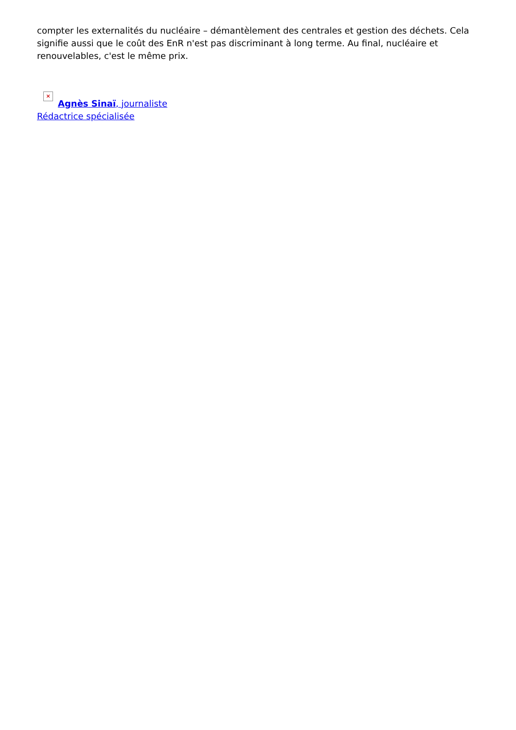compter les externalités du nucléaire – démantèlement des centrales et gestion des déchets. Cela signifie aussi que le coût des EnR n'est pas discriminant à long terme. Au final, nucléaire et renouvelables, c'est le même prix.
× Agnès Sinaï, journaliste
Rédactrice spécialisée